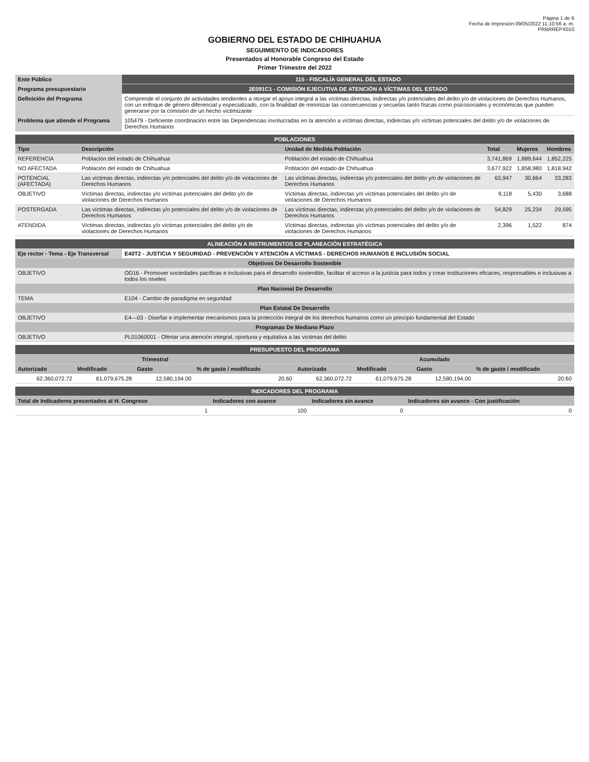Página 1 de 6
Fecha de Impresión 09/05/2022 11:10:56 a. m.
PRBRREPX010
GOBIERNO DEL ESTADO DE CHIHUAHUA
SEGUIMIENTO DE INDICADORES
Presentados al Honorable Congreso del Estado
Primer Trimestre del 2022
| Ente Público | 115 - FISCALÍA GENERAL DEL ESTADO |
| Programa presupuestario | 2E091C1 - COMISIÓN EJECUTIVA DE ATENCIÓN A VÍCTIMAS DEL ESTADO |
| Definición del Programa | Comprende el conjunto de actividades tendientes a otorgar el apoyo integral a las víctimas directas, indirectas y/o potenciales del delito y/o de violaciones de Derechos Humanos, con un enfoque de género diferencial y especializado, con la finalidad de minimizar las consecuencias y secuelas tanto físicas como psicosociales y económicas que pueden generarse por la comisión de un hecho victimizante |
| Problema que atiende el Programa | 105479 - Deficiente coordinación entre las Dependencias involucradas en la atención a víctimas directas, indirectas y/o víctimas potenciales del delito y/o de violaciones de Derechos Humanos |
| POBLACIONES | | | | | |
| Tipo | Descripción | Unidad de Medida Población | Total | Mujeres | Hombres |
| REFERENCIA | Población del estado de Chihuahua | Población del estado de Chihuahua | 3,741,869 | 1,889,644 | 1,852,225 |
| NO AFECTADA | Población del estado de Chihuahua | Población del estado de Chihuahua | 3,677,922 | 1,858,980 | 1,818,942 |
| POTENCIAL (AFECTADA) | Las víctimas directas, indirectas y/o potenciales del delito y/o de violaciones de Derechos Humanos | Las víctimas directas, indirectas y/o potenciales del delito y/o de violaciones de Derechos Humanos | 63,947 | 30,664 | 33,283 |
| OBJETIVO | Víctimas directas, indirectas y/o víctimas potenciales del delito y/o de violaciones de Derechos Humanos | Víctimas directas, indirectas y/o víctimas potenciales del delito y/o de violaciones de Derechos Humanos | 9,118 | 5,430 | 3,688 |
| POSTERGADA | Las víctimas directas, indirectas y/o potenciales del delito y/o de violaciones de Derechos Humanos | Las víctimas directas, indirectas y/o potenciales del delito y/o de violaciones de Derechos Humanos | 54,829 | 25,234 | 29,595 |
| ATENDIDA | Víctimas directas, indirectas y/o víctimas potenciales del delito y/o de violaciones de Derechos Humanos | Víctimas directas, indirectas y/o víctimas potenciales del delito y/o de violaciones de Derechos Humanos | 2,396 | 1,522 | 874 |
| ALINEACIÓN A INSTRUMENTOS DE PLANEACIÓN ESTRATÉGICA | |
| Eje rector - Tema - Eje Transversal | E40T2 - JUSTICIA Y SEGURIDAD - PREVENCIÓN Y ATENCIÓN A VÍCTIMAS - DERECHOS HUMANOS E INCLUSIÓN SOCIAL |
| Objetivos De Desarrollo Sostenible | |
| OBJETIVO | OD16 - Promover sociedades pacíficas e inclusivas para el desarrollo sostenible, facilitar el acceso a la justicia para todos y crear instituciones eficaces, responsables e inclusivas a todos los niveles |
| Plan Nacional De Desarrollo | |
| TEMA | E104 - Cambio de paradigma en seguridad |
| Plan Estatal De Desarrollo | |
| OBJETIVO | E4—03 - Diseñar e implementar mecanismos para la protección integral de los derechos humanos como un principio fundamental del Estado |
| Programas De Mediano Plazo | |
| OBJETIVO | PL01060001 - Ofertar una atención integral, oportuna y equitativa a las víctimas del delito |
| PRESUPUESTO DEL PROGRAMA | | | | | | | |
| Trimestral | | | | Acumulado | | | |
| Autorizado | Modificado | Gasto | % de gasto / modificado | Autorizado | Modificado | Gasto | % de gasto / modificado |
| 62,360,072.72 | 61,079,675.28 | 12,580,194.00 | 20.60 | 62,360,072.72 | 61,079,675.28 | 12,580,194.00 | 20.60 |
| INDICADORES DEL PROGRAMA | | | |
| Total de Indicadores presentados al H. Congreso | Indicadores con avance | Indicadores sin avance | Indicadores sin avance - Con justificación |
| 1 | 100 | 0 | 0 |